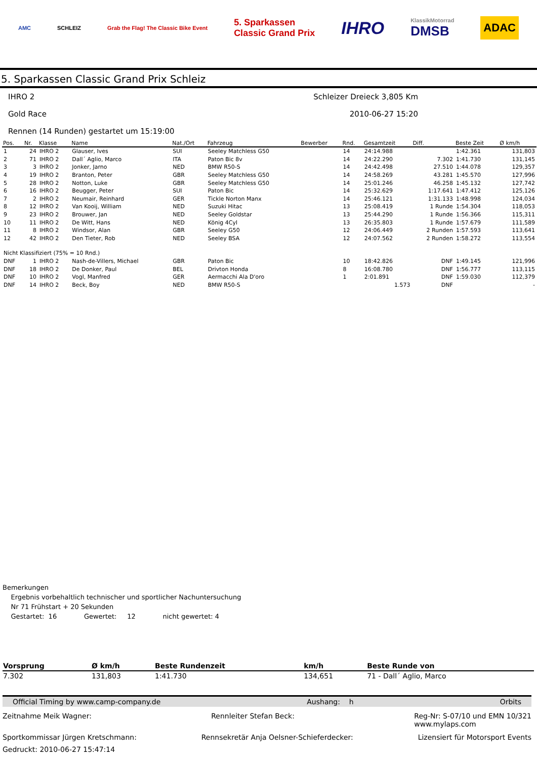AMC SCHLEIZ Grab the Flag! The Classic Bike Event 5. Sparkassen
Classic Grand Prix IHRO KlassikMotorrad
DMSB ADAC
5. Sparkassen Classic Grand Prix Schleiz
IHRO 2 Schleizer Dreieck 3,805 Km
Gold Race 2010-06-27 15:20
Rennen (14 Runden) gestartet um 15:19:00
| Pos. | Nr. | Klasse | Name | Nat./Ort | Fahrzeug | Bewerber | Rnd. | Gesamtzeit | Diff. | Beste Zeit | Ø km/h |
| --- | --- | --- | --- | --- | --- | --- | --- | --- | --- | --- | --- |
| 1 | 24 | IHRO 2 | Glauser, Ives | SUI | Seeley Matchless G50 | | 14 | 24:14.988 | | 1:42.361 | 131,803 |
| 2 | 71 | IHRO 2 | Dall´ Aglio, Marco | ITA | Paton Bic 8v | | 14 | 24:22.290 | 7.302 | 1:41.730 | 131,145 |
| 3 | 3 | IHRO 2 | Jonker, Jarno | NED | BMW R50-S | | 14 | 24:42.498 | 27.510 | 1:44.078 | 129,357 |
| 4 | 19 | IHRO 2 | Branton, Peter | GBR | Seeley Matchless G50 | | 14 | 24:58.269 | 43.281 | 1:45.570 | 127,996 |
| 5 | 28 | IHRO 2 | Notton, Luke | GBR | Seeley Matchless G50 | | 14 | 25:01.246 | 46.258 | 1:45.132 | 127,742 |
| 6 | 16 | IHRO 2 | Beugger, Peter | SUI | Paton Bic | | 14 | 25:32.629 | 1:17.641 | 1:47.412 | 125,126 |
| 7 | 2 | IHRO 2 | Neumair, Reinhard | GER | Tickle Norton Manx | | 14 | 25:46.121 | 1:31.133 | 1:48.998 | 124,034 |
| 8 | 12 | IHRO 2 | Van Kooij, William | NED | Suzuki Hitac | | 13 | 25:08.419 | 1 Runde | 1:54.304 | 118,053 |
| 9 | 23 | IHRO 2 | Brouwer, Jan | NED | Seeley Goldstar | | 13 | 25:44.290 | 1 Runde | 1:56.366 | 115,311 |
| 10 | 11 | IHRO 2 | De Witt, Hans | NED | König 4Cyl | | 13 | 26:35.803 | 1 Runde | 1:57.679 | 111,589 |
| 11 | 8 | IHRO 2 | Windsor, Alan | GBR | Seeley G50 | | 12 | 24:06.449 | 2 Runden | 1:57.593 | 113,641 |
| 12 | 42 | IHRO 2 | Den Tieter, Rob | NED | Seeley BSA | | 12 | 24:07.562 | 2 Runden | 1:58.272 | 113,554 |
| Nicht Klassifiziert (75% = 10 Rnd.) | | | | | | | | | | | |
| DNF | 1 | IHRO 2 | Nash-de-Villers, Michael | GBR | Paton Bic | | 10 | 18:42.826 | DNF | 1:49.145 | 121,996 |
| DNF | 18 | IHRO 2 | De Donker, Paul | BEL | Drivton Honda | | 8 | 16:08.780 | DNF | 1:56.777 | 113,115 |
| DNF | 10 | IHRO 2 | Vogl, Manfred | GER | Aermacchi Ala D'oro | | 1 | 2:01.891 | DNF | 1:59.030 | 112,379 |
| DNF | 14 | IHRO 2 | Beck, Boy | NED | BMW R50-S | | | 1.573 | DNF | | - |
Bemerkungen
Ergebnis vorbehaltlich technischer und sportlicher Nachuntersuchung
Nr 71 Frühstart + 20 Sekunden
Gestartet: 16 Gewertet: 12 nicht gewertet: 4
| Vorsprung | Ø km/h | Beste Rundenzeit | km/h | Beste Runde von |
| --- | --- | --- | --- | --- |
| 7.302 | 131,803 | 1:41.730 | 134,651 | 71 - Dall´ Aglio, Marco |
Official Timing by www.camp-company.de Aushang: h Orbits
Zeitnahme Meik Wagner: Rennleiter Stefan Beck: Reg-Nr: S-07/10 und EMN 10/321
www.mylaps.com
Sportkommissar Jürgen Kretschmann: Rennsekretär Anja Oelsner-Schieferdecker: Lizensiert für Motorsport Events
Gedruckt: 2010-06-27 15:47:14